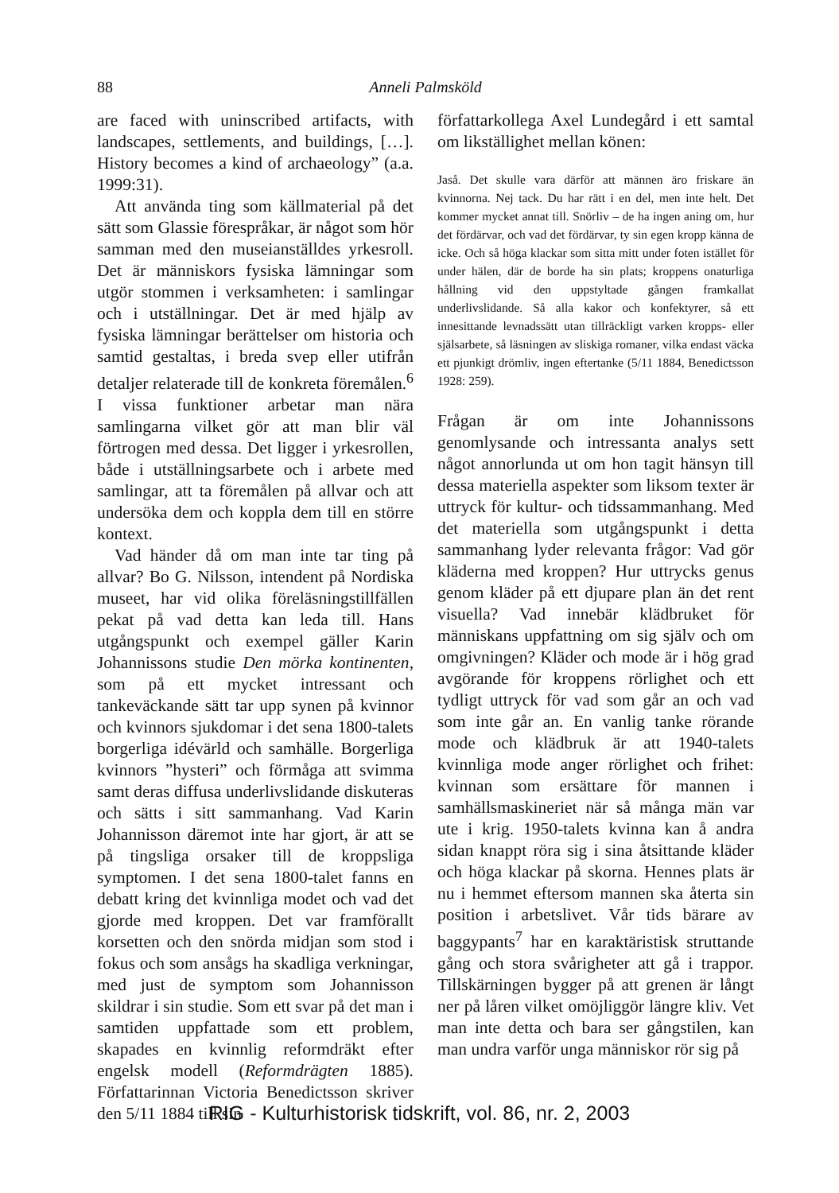88 Anneli Palmsköld
are faced with uninscribed artifacts, with landscapes, settlements, and buildings, […]. History becomes a kind of archaeology” (a.a. 1999:31).
Att använda ting som källmaterial på det sätt som Glassie förespråkar, är något som hör samman med den museianställdes yrkesroll. Det är människors fysiska lämningar som utgör stommen i verksamheten: i samlingar och i utställningar. Det är med hjälp av fysiska lämningar berättelser om historia och samtid gestaltas, i breda svep eller utifrån detaljer relaterade till de konkreta föremålen.<sup>6</sup> I vissa funktioner arbetar man nära samlingarna vilket gör att man blir väl förtrogen med dessa. Det ligger i yrkesrollen, både i utställningsarbete och i arbete med samlingar, att ta föremålen på allvar och att undersöka dem och koppla dem till en större kontext.
Vad händer då om man inte tar ting på allvar? Bo G. Nilsson, intendent på Nordiska museet, har vid olika föreläsningstillfällen pekat på vad detta kan leda till. Hans utgångspunkt och exempel gäller Karin Johannissons studie Den mörka kontinenten, som på ett mycket intressant och tankeväckande sätt tar upp synen på kvinnor och kvinnors sjukdomar i det sena 1800-talets borgerliga idévärld och samhälle. Borgerliga kvinnors ”hysteri” och förmåga att svimma samt deras diffusa underlivslidande diskuteras och sätts i sitt sammanhang. Vad Karin Johannisson däremot inte har gjort, är att se på tingsliga orsaker till de kroppsliga symptomen. I det sena 1800-talet fanns en debatt kring det kvinnliga modet och vad det gjorde med kroppen. Det var framförallt korsetten och den snörda midjan som stod i fokus och som ansågs ha skadliga verkningar, med just de symptom som Johannisson skildrar i sin studie. Som ett svar på det man i samtiden uppfattade som ett problem, skapades en kvinnlig reformdräkt efter engelsk modell (Reformdrägten 1885). Författarinnan Victoria Benedictsson skriver den 5/11 1884 till sin
författarkollega Axel Lundegård i ett samtal om likställighet mellan könen:
Jaså. Det skulle vara därför att männen äro friskare än kvinnorna. Nej tack. Du har rätt i en del, men inte helt. Det kommer mycket annat till. Snörliv – de ha ingen aning om, hur det fördärvar, och vad det fördärvar, ty sin egen kropp känna de icke. Och så höga klackar som sitta mitt under foten istället för under hälen, där de borde ha sin plats; kroppens onaturliga hållning vid den uppstyltade gången framkallat underlivslidande. Så alla kakor och konfektyrer, så ett innesittande levnadssätt utan tillräckligt varken kropps- eller själsarbete, så läsningen av sliskiga romaner, vilka endast väcka ett pjunkigt drömliv, ingen eftertanke (5/11 1884, Benedictsson 1928: 259).
Frågan är om inte Johannissons genomlysande och intressanta analys sett något annorlunda ut om hon tagit hänsyn till dessa materiella aspekter som liksom texter är uttryck för kultur- och tidssammanhang. Med det materiella som utgångspunkt i detta sammanhang lyder relevanta frågor: Vad gör kläderna med kroppen? Hur uttrycks genus genom kläder på ett djupare plan än det rent visuella? Vad innebär klädbruket för människans uppfattning om sig själv och om omgivningen? Kläder och mode är i hög grad avgörande för kroppens rörlighet och ett tydligt uttryck för vad som går an och vad som inte går an. En vanlig tanke rörande mode och klädbruk är att 1940-talets kvinnliga mode anger rörlighet och frihet: kvinnan som ersättare för mannen i samhällsmaskineriet när så många män var ute i krig. 1950-talets kvinna kan å andra sidan knappt röra sig i sina åtsittande kläder och höga klackar på skorna. Hennes plats är nu i hemmet eftersom mannen ska återta sin position i arbetslivet. Vår tids bärare av baggypants<sup>7</sup> har en karaktäristisk struttande gång och stora svårigheter att gå i trappor. Tillskärningen bygger på att grenen är långt ner på låren vilket omöjliggör längre kliv. Vet man inte detta och bara ser gångstilen, kan man undra varför unga människor rör sig på
RIG - Kulturhistorisk tidskrift, vol. 86, nr. 2, 2003